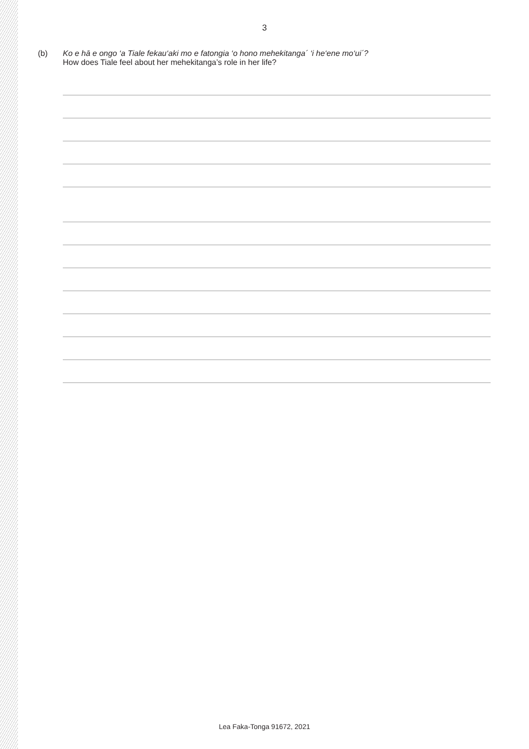3
(b) Ko e hā e ongo ‘a Tiale fekau‘aki mo e fatongia ‘o hono mehekitanga´ ‘i he‘ene mo‘ui´?
How does Tiale feel about her mehekitanga’s role in her life?
Lea Faka-Tonga 91672, 2021